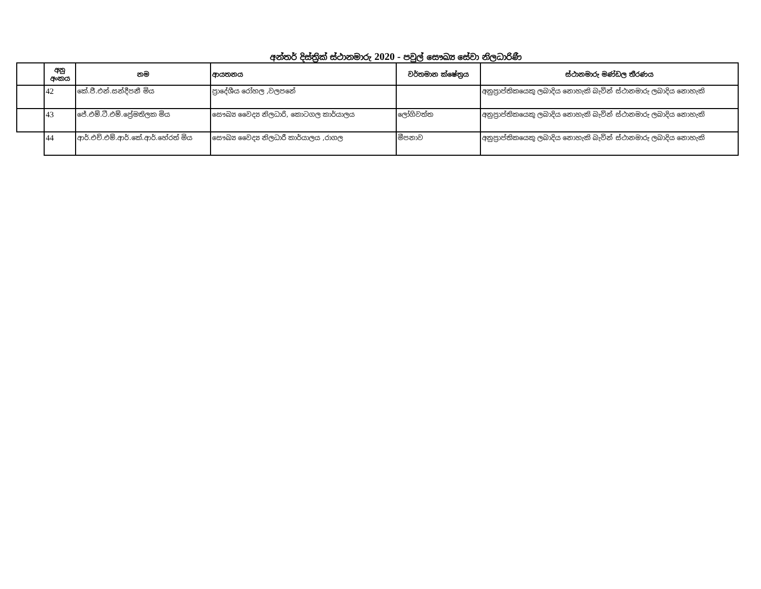අන්තර් දිස්ත්‍රික් ස්ථානමාරු 2020 - පවුල් සෞඛ්‍ය සේවා නිලධාරිණී
| | අනු අංකය | නම | ආයතනය | වර්තමාන ක්ෂේත්‍රය | ස්ථානමාරු මණ්ඩල තීරණය |
| --- | --- | --- | --- | --- | --- |
| | 42 | කේ.ජී.එන්.සන්දීපනී මිය | ප්‍රාදේශීය රෝහල ,වලපනේ | | අනුප්‍රාප්තිකයෙකු ලබාදිය නොහැකි බැවින් ස්ථානමාරු ලබාදිය නොහැකි |
| | 43 | ජේ.එම්.ටී.එම්.ප්‍රේමතිලක මිය | සෞඛ්‍ය වෛද්‍ය නිලධාරි, කොටගල කාර්යාලය | ලෝගිවත්ත | අනුප්‍රාප්තිකයෙකු ලබාදිය නොහැකි බැවින් ස්ථානමාරු ලබාදිය නොහැකි |
| | 44 | ආර්.එච්.එම්.ආර්.කේ.ආර්.හේරත් මිය | සෞඛ්‍ය වෛද්‍ය නිලධාරී කාර්යාලය ,රාගල | මීපනාව | අනුප්‍රාප්තිකයෙකු ලබාදිය නොහැකි බැවින් ස්ථානමාරු ලබාදිය නොහැකි |